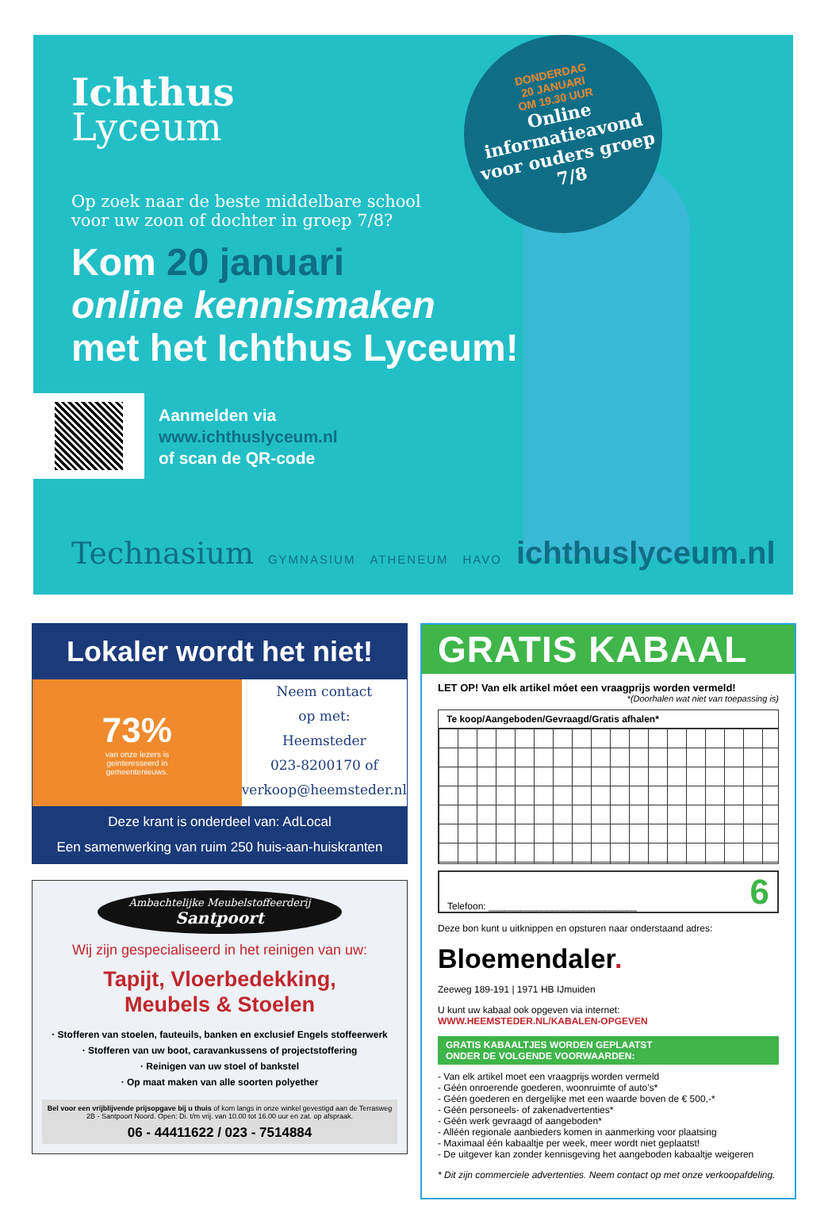DONDERDAG
20 JANUARI
OM 19.30 UUR
Online informatieavond voor ouders groep 7/8
Ichthus
Lyceum
Op zoek naar de beste middelbare school
voor uw zoon of dochter in groep 7/8?
Kom 20 januari
online kennismaken
met het Ichthus Lyceum!
Aanmelden via
www.ichthuslyceum.nl
of scan de QR-code
Technasium GYMNASIUM ATHENEUM HAVO ichthuslyceum.nl
Lokaler wordt het niet!
73%
van onze lezers is
geinteresseerd in
gemeentenieuws.
Neem contact
op met:
Heemsteder
023-8200170 of
verkoop@heemsteder.nl
Deze krant is onderdeel van: AdLocal
Een samenwerking van ruim 250 huis-aan-huiskranten
Ambachtelijke Meubelstoffeerderij Santpoort
Wij zijn gespecialiseerd in het reinigen van uw:
Tapijt, Vloerbedekking,
Meubels & Stoelen
· Stofferen van stoelen, fauteuils, banken en exclusief Engels stoffeerwerk
· Stofferen van uw boot, caravankussens of projectstoffering
· Reinigen van uw stoel of bankstel
· Op maat maken van alle soorten polyether
Bel voor een vrijblijvende prijsopgave bij u thuis of kom langs in onze winkel gevestigd aan de Terrasweg 2B - Santpoort Noord. Open: Di. t/m vrij. van 10.00 tot 16.00 uur en zat. op afspraak.
06 - 44411622 / 023 - 7514884
GRATIS KABAAL
LET OP! Van elk artikel móet een vraagprijs worden vermeld!
*(Doorhalen wat niet van toepassing is)
Te koop/Aangeboden/Gevraagd/Gratis afhalen*
Telefoon: ____________________________ 6
Deze bon kunt u uitknippen en opsturen naar onderstaand adres:
Bloemendaler.
Zeeweg 189-191 | 1971 HB IJmuiden
U kunt uw kabaal ook opgeven via internet:
WWW.HEEMSTEDER.NL/KABALEN-OPGEVEN
GRATIS KABAALTJES WORDEN GEPLAATST
ONDER DE VOLGENDE VOORWAARDEN:
- Van elk artikel moet een vraagprijs worden vermeld
- Géén onroerende goederen, woonruimte of auto’s*
- Géén goederen en dergelijke met een waarde boven de € 500,-*
- Géén personeels- of zakenadvertenties*
- Géén werk gevraagd of aangeboden*
- Alléén regionale aanbieders komen in aanmerking voor plaatsing
- Maximaal één kabaaltje per week, meer wordt niet geplaatst!
- De uitgever kan zonder kennisgeving het aangeboden kabaaltje weigeren
* Dit zijn commerciele advertenties. Neem contact op met onze verkoopafdeling.